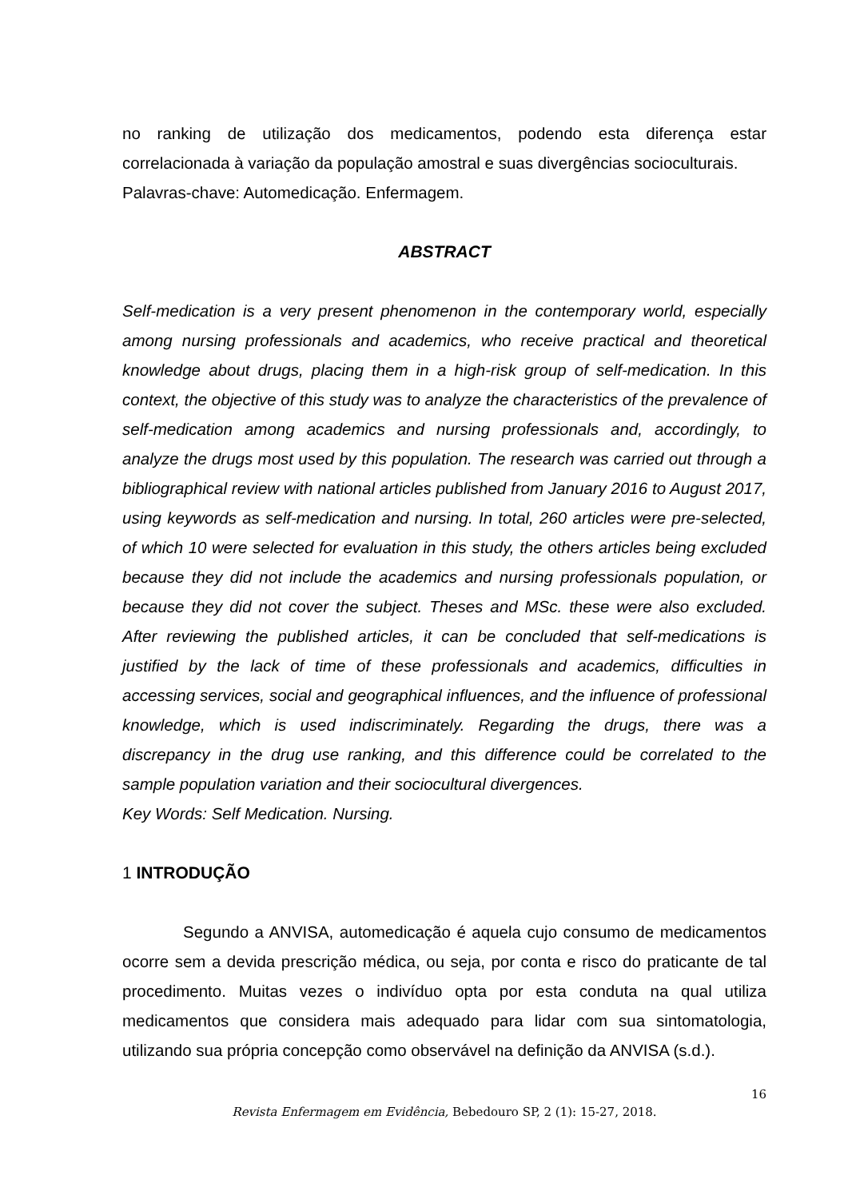no ranking de utilização dos medicamentos, podendo esta diferença estar correlacionada à variação da população amostral e suas divergências socioculturais.
Palavras-chave: Automedicação. Enfermagem.
ABSTRACT
Self-medication is a very present phenomenon in the contemporary world, especially among nursing professionals and academics, who receive practical and theoretical knowledge about drugs, placing them in a high-risk group of self-medication. In this context, the objective of this study was to analyze the characteristics of the prevalence of self-medication among academics and nursing professionals and, accordingly, to analyze the drugs most used by this population. The research was carried out through a bibliographical review with national articles published from January 2016 to August 2017, using keywords as self-medication and nursing. In total, 260 articles were pre-selected, of which 10 were selected for evaluation in this study, the others articles being excluded because they did not include the academics and nursing professionals population, or because they did not cover the subject. Theses and MSc. these were also excluded. After reviewing the published articles, it can be concluded that self-medications is justified by the lack of time of these professionals and academics, difficulties in accessing services, social and geographical influences, and the influence of professional knowledge, which is used indiscriminately. Regarding the drugs, there was a discrepancy in the drug use ranking, and this difference could be correlated to the sample population variation and their sociocultural divergences.
Key Words: Self Medication. Nursing.
1 INTRODUÇÃO
Segundo a ANVISA, automedicação é aquela cujo consumo de medicamentos ocorre sem a devida prescrição médica, ou seja, por conta e risco do praticante de tal procedimento. Muitas vezes o indivíduo opta por esta conduta na qual utiliza medicamentos que considera mais adequado para lidar com sua sintomatologia, utilizando sua própria concepção como observável na definição da ANVISA (s.d.).
16
Revista Enfermagem em Evidência, Bebedouro SP, 2 (1): 15-27, 2018.